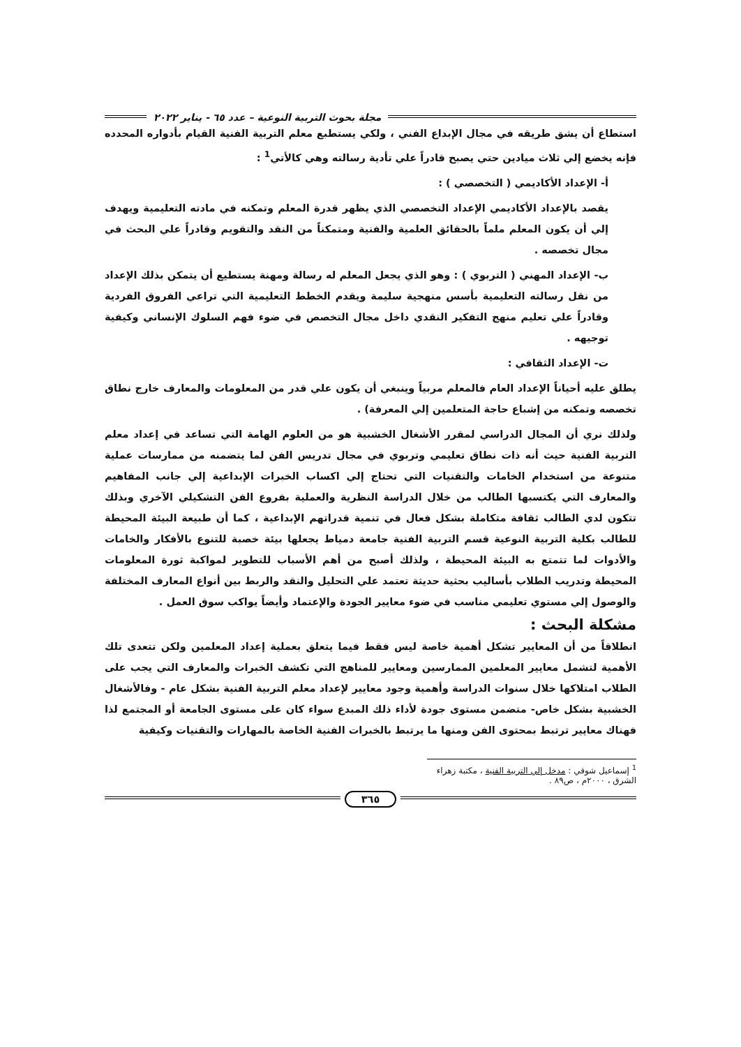مجلة بحوث التربية النوعية – عدد ٦٥ - يناير ٢٠٢٢
استطاع أن يشق طريقه في مجال الإبداع الفني ، ولكي يستطبع معلم التربية الفنية القيام بأدواره المحدده فإنه يخضع إلي ثلاث ميادين حتي يصبح قادراً علي تأدية رسالته وهي كالأتي<sup>1</sup> :
أ- الإعداد الأكاديمي ( التخصصي ) :
يقصد بالإعداد الأكاديمي الإعداد التخصصي الذي يظهر قدرة المعلم وتمكنه في مادته التعليمية ويهدف إلي أن يكون المعلم ملماً بالحقائق العلمية والفنية ومتمكناً من النقد والتقويم وقادراً علي البحث في مجال تخصصه .
ب- الإعداد المهني ( التربوي ) : وهو الذي يجعل المعلم له رسالة ومهنة يستطيع أن يتمكن بذلك الإعداد من نقل رسالته التعليمية بأسس منهجية سليمة ويقدم الخطط التعليمية التي تراعي الفروق الفردية وقادراً علي تعليم منهج التفكير النقدي داخل مجال التخصص في ضوء فهم السلوك الإنساني وكيفية توجيهه .
ت- الإعداد الثقافي :
يطلق عليه أحياناً الإعداد العام فالمعلم مربياً وينبغي أن يكون علي قدر من المعلومات والمعارف خارج نطاق تخصصه وتمكنه من إشباع حاجة المتعلمين إلي المعرفة) .
ولذلك نري أن المجال الدراسي لمقرر الأشغال الخشبية هو من العلوم الهامة التي تساعد في إعداد معلم التربية الفنية حيث أنه ذات نطاق تعليمي وتربوي في مجال تدريس الفن لما يتضمنه من ممارسات عملية متنوعة من استخدام الخامات والتقنيات التي تحتاج إلي اكساب الخبرات الإبداعية إلي جانب المفاهيم والمعارف التي يكتسبها الطالب من خلال الدراسة النظرية والعملية بفروع الفن التشكيلي الآخري وبذلك تتكون لدي الطالب ثقافة متكاملة بشكل فعال في تنمية قدراتهم الإبداعية ، كما أن طبيعة البيئة المحيطة للطالب بكلية التربية النوعية قسم التربية الفنية جامعة دمياط يجعلها بيئة خصبة للتنوع بالأفكار والخامات والأدوات لما تتمتع به البيئة المحيطة ، ولذلك أصبح من أهم الأسباب للتطوير لمواكبة ثورة المعلومات المحيطة وتدريب الطلاب بأساليب بحثية حديثة تعتمد علي التحليل والنقد والربط بين أنواع المعارف المختلفة والوصول إلي مستوي تعليمي مناسب في ضوء معايير الجودة والإعتماد وأيضاً يواكب سوق العمل .
مشكلة البحث :
انطلاقاً من أن المعايير تشكل أهمية خاصة ليس فقط فيما يتعلق بعملية إعداد المعلمين ولكن تتعدى تلك الأهمية لتشمل معايير المعلمين الممارسين ومعايير للمناهج التي تكشف الخبرات والمعارف التي يجب على الطلاب امتلاكها خلال سنوات الدراسة وأهمية وجود معايير لإعداد معلم التربية الفنية بشكل عام - وفالأشغال الخشبية بشكل خاص- متضمن مستوى جودة لأداء ذلك المبدع سواء كان على مستوى الجامعة أو المجتمع لذا فهناك معايير ترتبط بمحتوى الفن ومنها ما يرتبط بالخبرات الفنية الخاصة بالمهارات والتقنيات وكيفية
<sup>1</sup> إسماعيل شوقي : مدخل إلي التربية الفنية ، مكتبة زهراء الشرق ، ٢٠٠٠م ، ص٨٩ .
٣٦٥